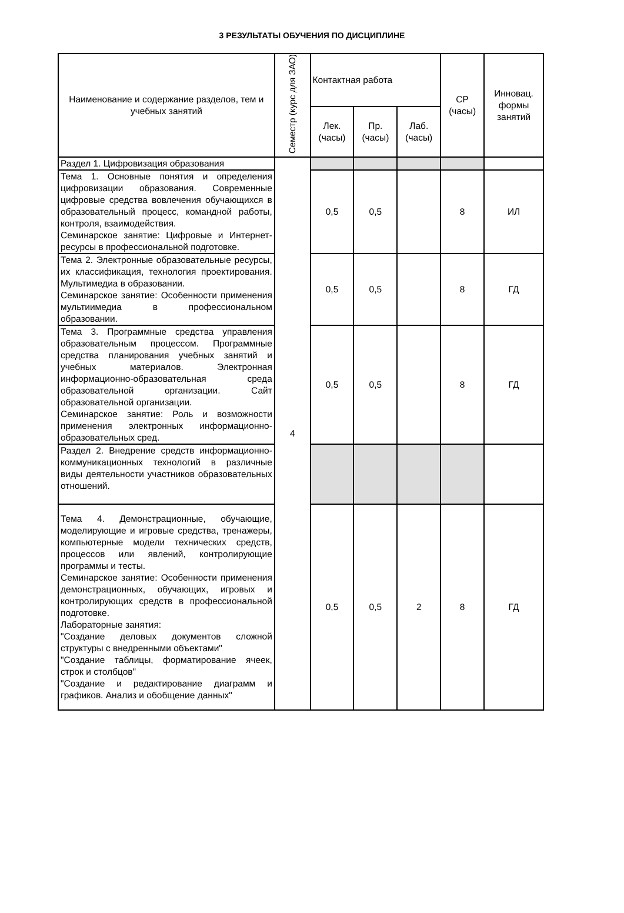3 РЕЗУЛЬТАТЫ ОБУЧЕНИЯ ПО ДИСЦИПЛИНЕ
| Наименование и содержание разделов, тем и учебных занятий | Семестр (курс для ЗАО) | Контактная работа | | | СР (часы) | Инновац. формы занятий |
| --- | --- | --- | --- | --- | --- | --- |
| | | Лек. (часы) | Пр. (часы) | Лаб. (часы) | | |
| Раздел 1. Цифровизация образования | 4 | | | | | |
| Тема 1. Основные понятия и определения цифровизации образования. Современные цифровые средства вовлечения обучающихся в образовательный процесс, командной работы, контроля, взаимодействия. Семинарское занятие: Цифровые и Интернет-ресурсы в профессиональной подготовке. | | 0,5 | 0,5 | | 8 | ИЛ |
| Тема 2. Электронные образовательные ресурсы, их классификация, технология проектирования. Мультимедиа в образовании. Семинарское занятие: Особенности применения мультиимедиа в профессиональном образовании. | | 0,5 | 0,5 | | 8 | ГД |
| Тема 3. Программные средства управления образовательным процессом. Программные средства планирования учебных занятий и учебных материалов. Электронная информационно-образовательная среда образовательной организации. Сайт образовательной организации. Семинарское занятие: Роль и возможности применения электронных информационно-образовательных сред. | | 0,5 | 0,5 | | 8 | ГД |
| Раздел 2. Внедрение средств информационно-коммуникационных технологий в различные виды деятельности участников образовательных отношений. | | | | | | |
| Тема 4. Демонстрационные, обучающие, моделирующие и игровые средства, тренажеры, компьютерные модели технических средств, процессов или явлений, контролирующие программы и тесты. Семинарское занятие: Особенности применения демонстрационных, обучающих, игровых и контролирующих средств в профессиональной подготовке. Лабораторные занятия: "Создание деловых документов сложной структуры с внедренными объектами" "Создание таблицы, форматирование ячеек, строк и столбцов" "Создание и редактирование диаграмм и графиков. Анализ и обобщение данных" | | 0,5 | 0,5 | 2 | 8 | ГД |